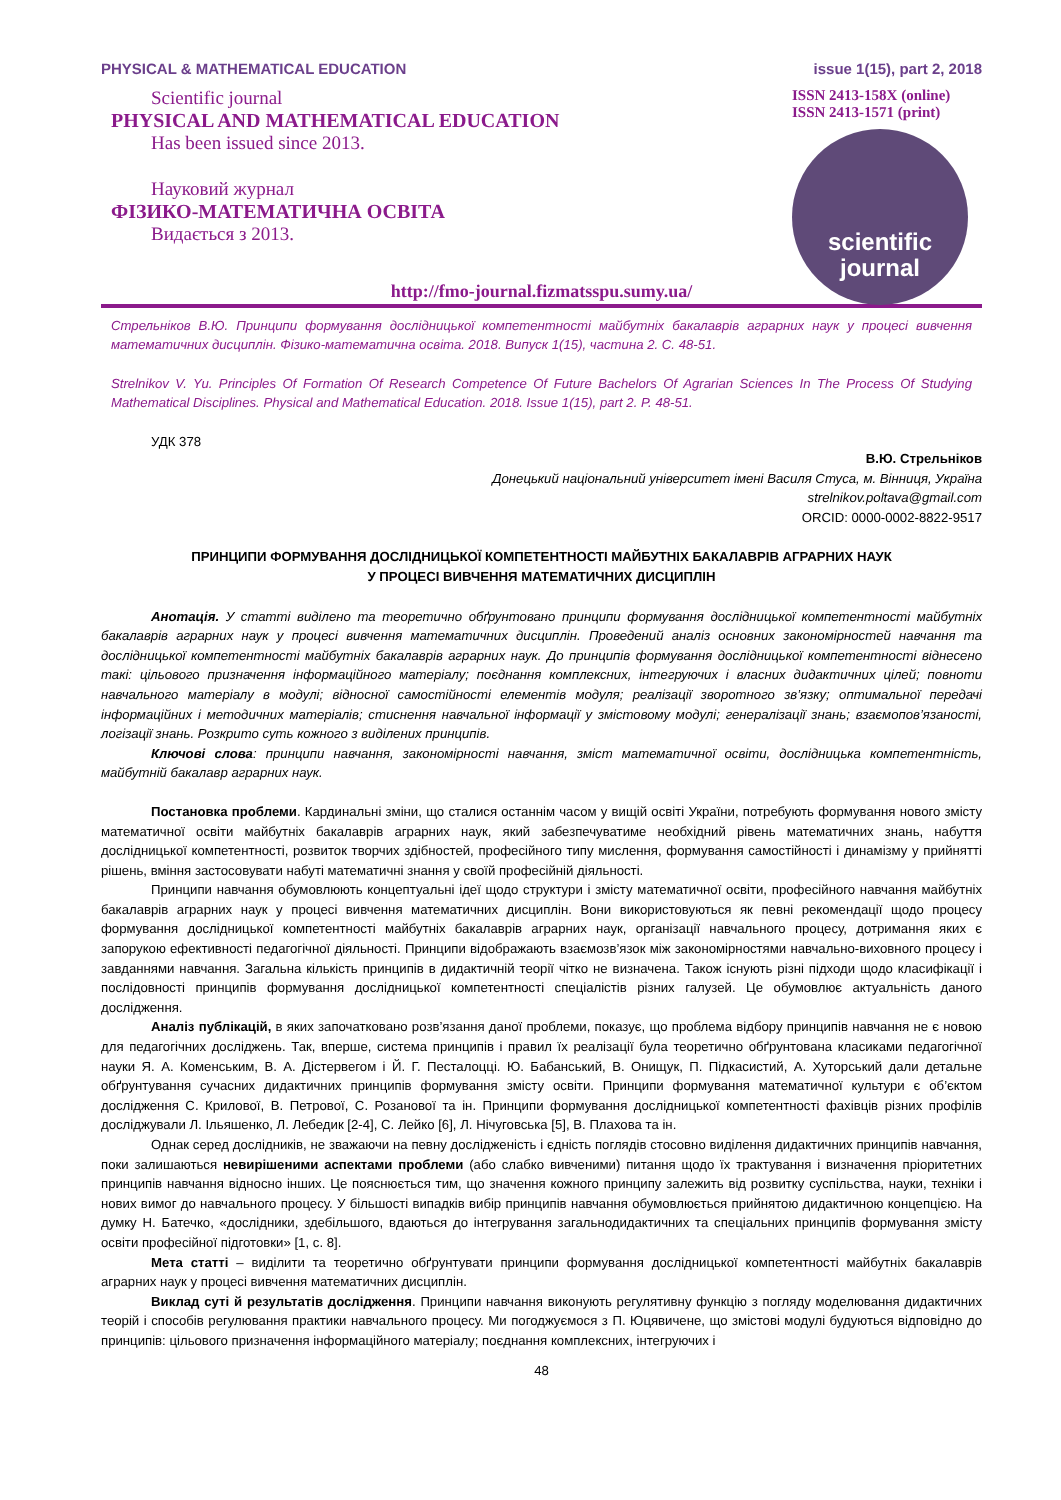PHYSICAL & MATHEMATICAL EDUCATION issue 1(15), part 2, 2018
Scientific journal
PHYSICAL AND MATHEMATICAL EDUCATION
Has been issued since 2013.
Науковий журнал
ФІЗИКО-МАТЕМАТИЧНА ОСВІТА
Видається з 2013.
ISSN 2413-158X (online)
ISSN 2413-1571 (print)
scientific
journal
http://fmo-journal.fizmatsspu.sumy.ua/
Стрельніков В.Ю. Принципи формування дослідницької компетентності майбутніх бакалаврів аграрних наук у процесі вивчення математичних дисциплін. Фізико-математична освіта. 2018. Випуск 1(15), частина 2. С. 48-51.
Strelnikov V. Yu. Principles Of Formation Of Research Competence Of Future Bachelors Of Agrarian Sciences In The Process Of Studying Mathematical Disciplines. Physical and Mathematical Education. 2018. Issue 1(15), part 2. P. 48-51.
УДК 378
В.Ю. Стрельніков
Донецький національний університет імені Василя Стуса, м. Вінниця, Україна
strelnikov.poltava@gmail.com
ORCID: 0000-0002-8822-9517
ПРИНЦИПИ ФОРМУВАННЯ ДОСЛІДНИЦЬКОЇ КОМПЕТЕНТНОСТІ МАЙБУТНІХ БАКАЛАВРІВ АГРАРНИХ НАУК
У ПРОЦЕСІ ВИВЧЕННЯ МАТЕМАТИЧНИХ ДИСЦИПЛІН
Анотація. У статті виділено та теоретично обґрунтовано принципи формування дослідницької компетентності майбутніх бакалаврів аграрних наук у процесі вивчення математичних дисциплін. Проведений аналіз основних закономірностей навчання та дослідницької компетентності майбутніх бакалаврів аграрних наук. До принципів формування дослідницької компетентності віднесено такі: цільового призначення інформаційного матеріалу; поєднання комплексних, інтегруючих і власних дидактичних цілей; повноти навчального матеріалу в модулі; відносної самостійності елементів модуля; реалізації зворотного зв’язку; оптимальної передачі інформаційних і методичних матеріалів; стиснення навчальної інформації у змістовому модулі; генералізації знань; взаємопов’язаності, логізації знань. Розкрито суть кожного з виділених принципів.
Ключові слова: принципи навчання, закономірності навчання, зміст математичної освіти, дослідницька компетентність, майбутній бакалавр аграрних наук.
Постановка проблеми. Кардинальні зміни, що сталися останнім часом у вищій освіті України, потребують формування нового змісту математичної освіти майбутніх бакалаврів аграрних наук, який забезпечуватиме необхідний рівень математичних знань, набуття дослідницької компетентності, розвиток творчих здібностей, професійного типу мислення, формування самостійності і динамізму у прийнятті рішень, вміння застосовувати набуті математичні знання у своїй професійній діяльності.
Принципи навчання обумовлюють концептуальні ідеї щодо структури і змісту математичної освіти, професійного навчання майбутніх бакалаврів аграрних наук у процесі вивчення математичних дисциплін. Вони використовуються як певні рекомендації щодо процесу формування дослідницької компетентності майбутніх бакалаврів аграрних наук, організації навчального процесу, дотримання яких є запорукою ефективності педагогічної діяльності. Принципи відображають взаємозв’язок між закономірностями навчально-виховного процесу і завданнями навчання. Загальна кількість принципів в дидактичній теорії чітко не визначена. Також існують різні підходи щодо класифікації і послідовності принципів формування дослідницької компетентності спеціалістів різних галузей. Це обумовлює актуальність даного дослідження.
Аналіз публікацій, в яких започатковано розв’язання даної проблеми, показує, що проблема відбору принципів навчання не є новою для педагогічних досліджень. Так, вперше, система принципів і правил їх реалізації була теоретично обґрунтована класиками педагогічної науки Я. А. Коменським, В. А. Дістервегом і Й. Г. Песталоцці. Ю. Бабанський, В. Онищук, П. Підкасистий, А. Хуторський дали детальне обґрунтування сучасних дидактичних принципів формування змісту освіти. Принципи формування математичної культури є об’єктом дослідження С. Крилової, В. Петрової, С. Розанової та ін. Принципи формування дослідницької компетентності фахівців різних профілів досліджували Л. Ільяшенко, Л. Лебедик [2-4], С. Лейко [6], Л. Нічуговська [5], В. Плахова та ін.
Однак серед дослідників, не зважаючи на певну дослідженість і єдність поглядів стосовно виділення дидактичних принципів навчання, поки залишаються невирішеними аспектами проблеми (або слабко вивченими) питання щодо їх трактування і визначення пріоритетних принципів навчання відносно інших. Це пояснюється тим, що значення кожного принципу залежить від розвитку суспільства, науки, техніки і нових вимог до навчального процесу. У більшості випадків вибір принципів навчання обумовлюється прийнятою дидактичною концепцією. На думку Н. Батечко, «дослідники, здебільшого, вдаються до інтегрування загальнодидактичних та спеціальних принципів формування змісту освіти професійної підготовки» [1, с. 8].
Мета статті – виділити та теоретично обґрунтувати принципи формування дослідницької компетентності майбутніх бакалаврів аграрних наук у процесі вивчення математичних дисциплін.
Виклад суті й результатів дослідження. Принципи навчання виконують регулятивну функцію з погляду моделювання дидактичних теорій і способів регулювання практики навчального процесу. Ми погоджуємося з П. Юцявичене, що змістові модулі будуються відповідно до принципів: цільового призначення інформаційного матеріалу; поєднання комплексних, інтегруючих і
48